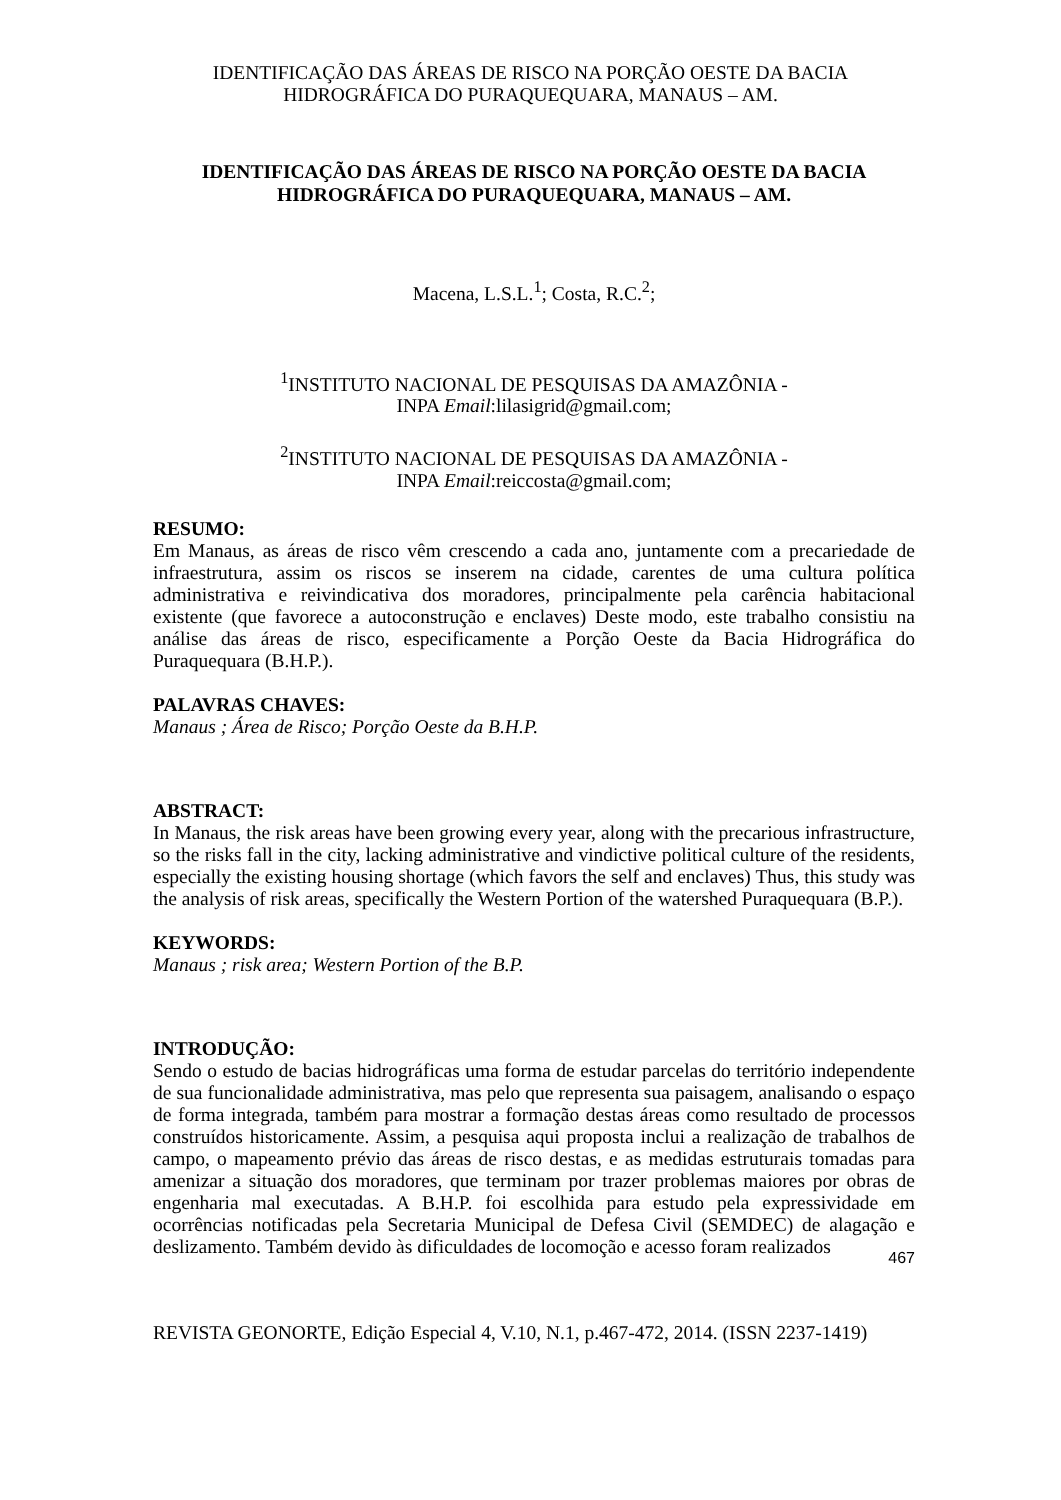IDENTIFICAÇÃO DAS ÁREAS DE RISCO NA PORÇÃO OESTE DA BACIA
HIDROGRÁFICA DO PURAQUEQUARA, MANAUS – AM.
IDENTIFICAÇÃO DAS ÁREAS DE RISCO NA PORÇÃO OESTE DA BACIA HIDROGRÁFICA DO PURAQUEQUARA, MANAUS – AM.
Macena, L.S.L.<sup>1</sup>; Costa, R.C.<sup>2</sup>;
<sup>1</sup> INSTITUTO NACIONAL DE PESQUISAS DA AMAZÔNIA -
INPA Email:lilasigrid@gmail.com;
<sup>2</sup> INSTITUTO NACIONAL DE PESQUISAS DA AMAZÔNIA -
INPA Email:reiccosta@gmail.com;
RESUMO:
Em Manaus, as áreas de risco vêm crescendo a cada ano, juntamente com a precariedade de infraestrutura, assim os riscos se inserem na cidade, carentes de uma cultura política administrativa e reivindicativa dos moradores, principalmente pela carência habitacional existente (que favorece a autoconstrução e enclaves) Deste modo, este trabalho consistiu na análise das áreas de risco, especificamente a Porção Oeste da Bacia Hidrográfica do Puraquequara (B.H.P.).
PALAVRAS CHAVES:
Manaus ; Área de Risco; Porção Oeste da B.H.P.
ABSTRACT:
In Manaus, the risk areas have been growing every year, along with the precarious infrastructure, so the risks fall in the city, lacking administrative and vindictive political culture of the residents, especially the existing housing shortage (which favors the self and enclaves) Thus, this study was the analysis of risk areas, specifically the Western Portion of the watershed Puraquequara (B.P.).
KEYWORDS:
Manaus ; risk area; Western Portion of the B.P.
INTRODUÇÃO:
Sendo o estudo de bacias hidrográficas uma forma de estudar parcelas do território independente de sua funcionalidade administrativa, mas pelo que representa sua paisagem, analisando o espaço de forma integrada, também para mostrar a formação destas áreas como resultado de processos construídos historicamente. Assim, a pesquisa aqui proposta inclui a realização de trabalhos de campo, o mapeamento prévio das áreas de risco destas, e as medidas estruturais tomadas para amenizar a situação dos moradores, que terminam por trazer problemas maiores por obras de engenharia mal executadas. A B.H.P. foi escolhida para estudo pela expressividade em ocorrências notificadas pela Secretaria Municipal de Defesa Civil (SEMDEC) de alagação e deslizamento. Também devido às dificuldades de locomoção e acesso foram realizados
467
REVISTA GEONORTE, Edição Especial 4, V.10, N.1, p.467-472, 2014. (ISSN 2237-1419)